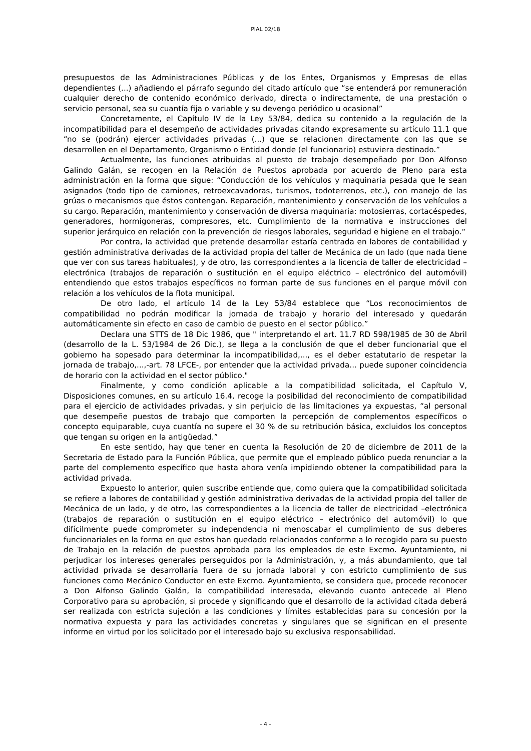PIAL 02/18
presupuestos de las Administraciones Públicas y de los Entes, Organismos y Empresas de ellas dependientes (...) añadiendo el párrafo segundo del citado artículo que “se entenderá por remuneración cualquier derecho de contenido económico derivado, directa o indirectamente, de una prestación o servicio personal, sea su cuantía fija o variable y su devengo periódico u ocasional”
Concretamente, el Capítulo IV de la Ley 53/84, dedica su contenido a la regulación de la incompatibilidad para el desempeño de actividades privadas citando expresamente su artículo 11.1 que “no se (podrán) ejercer actividades privadas (...) que se relacionen directamente con las que se desarrollen en el Departamento, Organismo o Entidad donde (el funcionario) estuviera destinado.”
Actualmente, las funciones atribuidas al puesto de trabajo desempeñado por Don Alfonso Galindo Galán, se recogen en la Relación de Puestos aprobada por acuerdo de Pleno para esta administración en la forma que sigue: “Conducción de los vehículos y maquinaria pesada que le sean asignados (todo tipo de camiones, retroexcavadoras, turismos, todoterrenos, etc.), con manejo de las grúas o mecanismos que éstos contengan. Reparación, mantenimiento y conservación de los vehículos a su cargo. Reparación, mantenimiento y conservación de diversa maquinaria: motosierras, cortacéspedes, generadores, hormigoneras, compresores, etc. Cumplimiento de la normativa e instrucciones del superior jerárquico en relación con la prevención de riesgos laborales, seguridad e higiene en el trabajo.“
Por contra, la actividad que pretende desarrollar estaría centrada en labores de contabilidad y gestión administrativa derivadas de la actividad propia del taller de Mecánica de un lado (que nada tiene que ver con sus tareas habituales), y de otro, las correspondientes a la licencia de taller de electricidad –electrónica (trabajos de reparación o sustitución en el equipo eléctrico – electrónico del automóvil) entendiendo que estos trabajos específicos no forman parte de sus funciones en el parque móvil con relación a los vehículos de la flota municipal.
De otro lado, el artículo 14 de la Ley 53/84 establece que “Los reconocimientos de compatibilidad no podrán modificar la jornada de trabajo y horario del interesado y quedarán automáticamente sin efecto en caso de cambio de puesto en el sector público.”
Declara una STTS de 18 Dic 1986, que " interpretando el art. 11.7 RD 598/1985 de 30 de Abril (desarrollo de la L. 53/1984 de 26 Dic.), se llega a la conclusión de que el deber funcionarial que el gobierno ha sopesado para determinar la incompatibilidad,..., es el deber estatutario de respetar la jornada de trabajo,...,-art. 78 LFCE-, por entender que la actividad privada... puede suponer coincidencia de horario con la actividad en el sector público."
Finalmente, y como condición aplicable a la compatibilidad solicitada, el Capítulo V, Disposiciones comunes, en su artículo 16.4, recoge la posibilidad del reconocimiento de compatibilidad para el ejercicio de actividades privadas, y sin perjuicio de las limitaciones ya expuestas, “al personal que desempeñe puestos de trabajo que comporten la percepción de complementos específicos o concepto equiparable, cuya cuantía no supere el 30 % de su retribución básica, excluidos los conceptos que tengan su origen en la antigüedad.”
En este sentido, hay que tener en cuenta la Resolución de 20 de diciembre de 2011 de la Secretaria de Estado para la Función Pública, que permite que el empleado público pueda renunciar a la parte del complemento específico que hasta ahora venía impidiendo obtener la compatibilidad para la actividad privada.
Expuesto lo anterior, quien suscribe entiende que, como quiera que la compatibilidad solicitada se refiere a labores de contabilidad y gestión administrativa derivadas de la actividad propia del taller de Mecánica de un lado, y de otro, las correspondientes a la licencia de taller de electricidad –electrónica (trabajos de reparación o sustitución en el equipo eléctrico – electrónico del automóvil) lo que difícilmente puede comprometer su independencia ni menoscabar el cumplimiento de sus deberes funcionariales en la forma en que estos han quedado relacionados conforme a lo recogido para su puesto de Trabajo en la relación de puestos aprobada para los empleados de este Excmo. Ayuntamiento, ni perjudicar los intereses generales perseguidos por la Administración, y, a más abundamiento, que tal actividad privada se desarrollaría fuera de su jornada laboral y con estricto cumplimiento de sus funciones como Mecánico Conductor en este Excmo. Ayuntamiento, se considera que, procede reconocer a Don Alfonso Galindo Galán, la compatibilidad interesada, elevando cuanto antecede al Pleno Corporativo para su aprobación, si procede y significando que el desarrollo de la actividad citada deberá ser realizada con estricta sujeción a las condiciones y límites establecidas para su concesión por la normativa expuesta y para las actividades concretas y singulares que se significan en el presente informe en virtud por los solicitado por el interesado bajo su exclusiva responsabilidad.
- 4 -